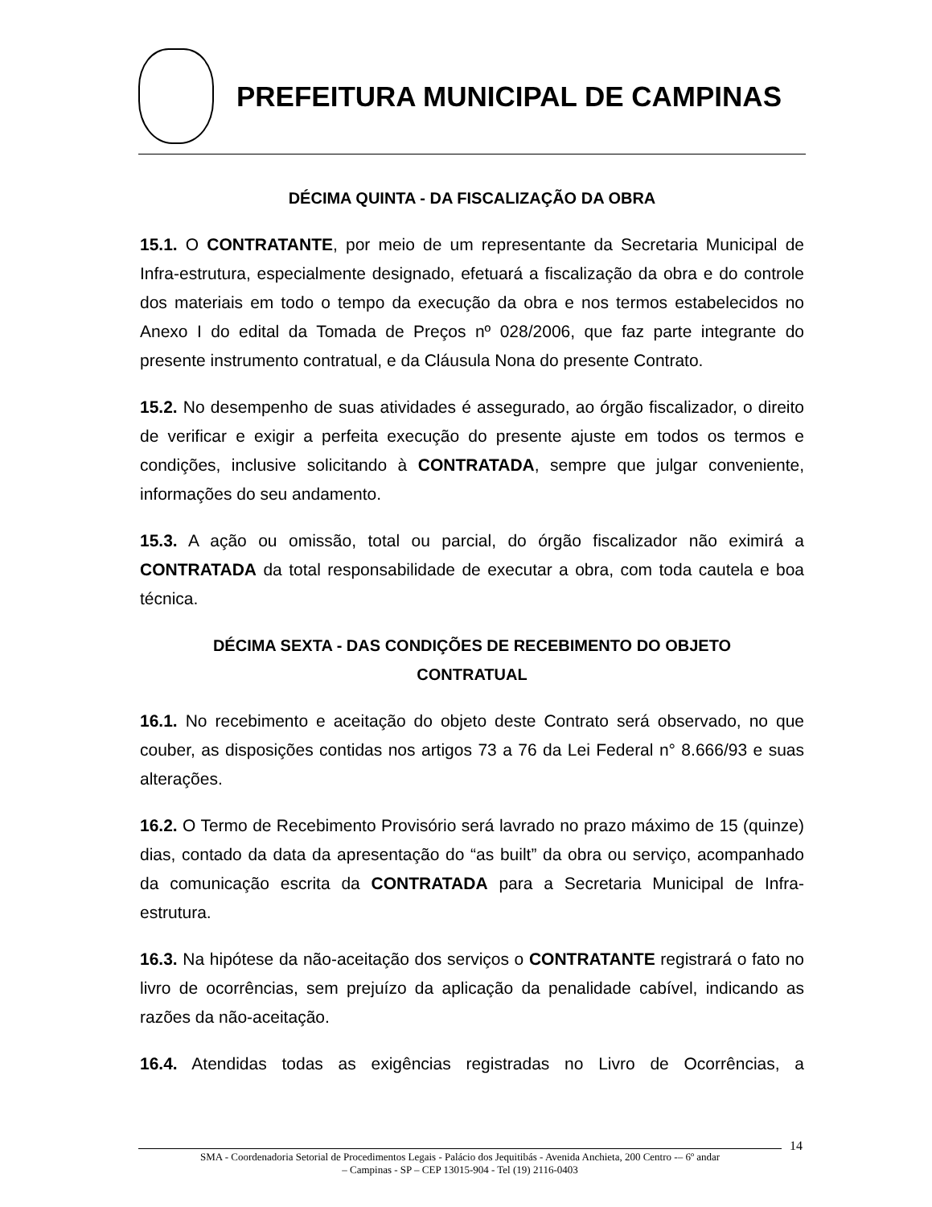PREFEITURA MUNICIPAL DE CAMPINAS
DÉCIMA QUINTA - DA FISCALIZAÇÃO DA OBRA
15.1. O CONTRATANTE, por meio de um representante da Secretaria Municipal de Infra-estrutura, especialmente designado, efetuará a fiscalização da obra e do controle dos materiais em todo o tempo da execução da obra e nos termos estabelecidos no Anexo I do edital da Tomada de Preços nº 028/2006, que faz parte integrante do presente instrumento contratual, e da Cláusula Nona do presente Contrato.
15.2. No desempenho de suas atividades é assegurado, ao órgão fiscalizador, o direito de verificar e exigir a perfeita execução do presente ajuste em todos os termos e condições, inclusive solicitando à CONTRATADA, sempre que julgar conveniente, informações do seu andamento.
15.3. A ação ou omissão, total ou parcial, do órgão fiscalizador não eximirá a CONTRATADA da total responsabilidade de executar a obra, com toda cautela e boa técnica.
DÉCIMA SEXTA - DAS CONDIÇÕES DE RECEBIMENTO DO OBJETO
CONTRATUAL
16.1. No recebimento e aceitação do objeto deste Contrato será observado, no que couber, as disposições contidas nos artigos 73 a 76 da Lei Federal n° 8.666/93 e suas alterações.
16.2. O Termo de Recebimento Provisório será lavrado no prazo máximo de 15 (quinze) dias, contado da data da apresentação do “as built” da obra ou serviço, acompanhado da comunicação escrita da CONTRATADA para a Secretaria Municipal de Infra-estrutura.
16.3. Na hipótese da não-aceitação dos serviços o CONTRATANTE registrará o fato no livro de ocorrências, sem prejuízo da aplicação da penalidade cabível, indicando as razões da não-aceitação.
16.4. Atendidas todas as exigências registradas no Livro de Ocorrências, a
14
SMA - Coordenadoria Setorial de Procedimentos Legais - Palácio dos Jequitibás - Avenida Anchieta, 200 Centro -– 6º andar
– Campinas - SP – CEP 13015-904 - Tel (19) 2116-0403